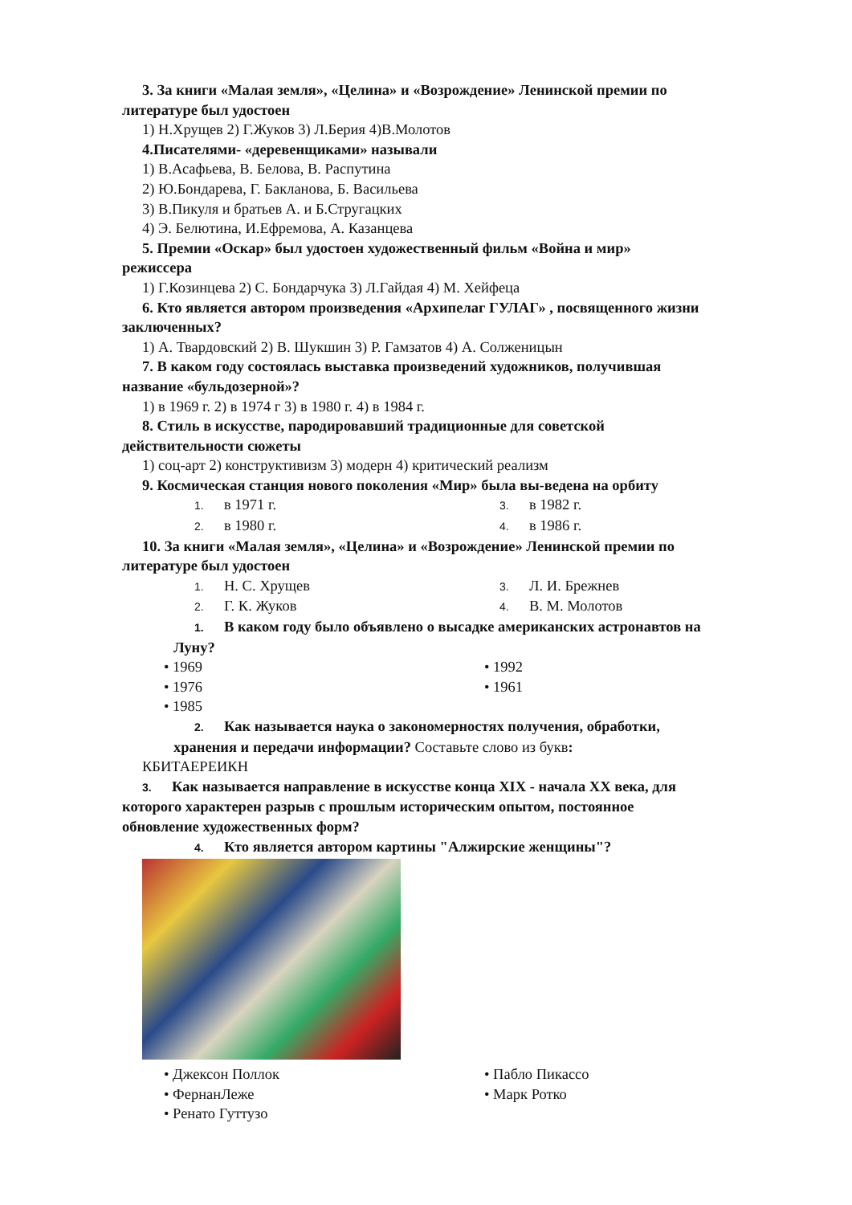3. За книги «Малая земля», «Целина» и «Возрождение» Ленинской премии по
литературе был удостоен
1) Н.Хрущев 2) Г.Жуков 3) Л.Берия 4)В.Молотов
4.Писателями- «деревенщиками» называли
1) В.Асафьева, В. Белова, В. Распутина
2) Ю.Бондарева, Г. Бакланова, Б. Васильева
3) В.Пикуля и братьев А. и Б.Стругацких
4) Э. Белютина, И.Ефремова, А. Казанцева
5. Премии «Оскар» был удостоен художественный фильм «Война и мир»
режиссера
1) Г.Козинцева 2) С. Бондарчука 3) Л.Гайдая 4) М. Хейфеца
6. Кто является автором произведения «Архипелаг ГУЛАГ» , посвященного жизни
заключенных?
1) А. Твардовский 2) В. Шукшин 3) Р. Гамзатов 4) А. Солженицын
7. В каком году состоялась выставка произведений художников, получившая
название «бульдозерной»?
1) в 1969 г. 2) в 1974 г 3) в 1980 г. 4) в 1984 г.
8. Стиль в искусстве, пародировавший традиционные для советской
действительности сюжеты
1) соц-арт 2) конструктивизм 3) модерн 4) критический реализм
9. Космическая станция нового поколения «Мир» была вы-ведена на орбиту
1. в 1971 г.
2. в 1980 г.
3. в 1982 г.
4. в 1986 г.
10. За книги «Малая земля», «Целина» и «Возрождение» Ленинской премии по
литературе был удостоен
1. Н. С. Хрущев
2. Г. К. Жуков
3. Л. И. Брежнев
4. В. М. Молотов
1. В каком году было объявлено о высадке американских астронавтов на
Луну?
• 1969
• 1976
• 1985
• 1992
• 1961
2. Как называется наука о закономерностях получения, обработки,
хранения и передачи информации? Составьте слово из букв:
КБИТАЕРЕИКН
3. Как называется направление в искусстве конца XIX - начала XX века, для
которого характерен разрыв с прошлым историческим опытом, постоянное
обновление художественных форм?
4. Кто является автором картины "Алжирские женщины"?
• Джексон Поллок
• ФернанЛеже
• Ренато Гуттузо
• Пабло Пикассо
• Марк Ротко